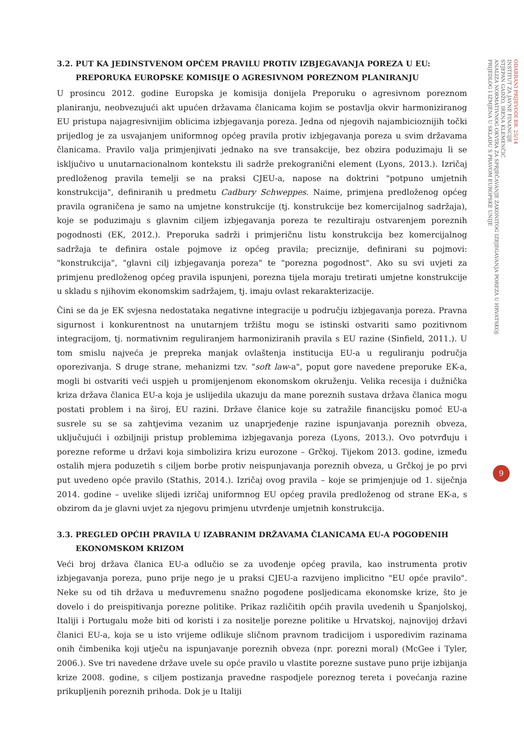3.2. PUT KA JEDINSTVENOM OPĆEM PRAVILU PROTIV IZBJEGAVANJA POREZA U EU:
PREPORUKA EUROPSKE KOMISIJE O AGRESIVNOM POREZNOM PLANIRANJU
U prosincu 2012. godine Europska je komisija donijela Preporuku o agresivnom poreznom planiranju, neobvezujući akt upućen državama članicama kojim se postavlja okvir harmoniziranog EU pristupa najagresivnijim oblicima izbjegavanja poreza. Jedna od njegovih najambicioznijih točki prijedlog je za usvajanjem uniformnog općeg pravila protiv izbjegavanja poreza u svim državama članicama. Pravilo valja primjenjivati jednako na sve transakcije, bez obzira poduzimaju li se isključivo u unutarnacionalnom kontekstu ili sadrže prekogranični element (Lyons, 2013.). Izričaj predloženog pravila temelji se na praksi CJEU-a, napose na doktrini "potpuno umjetnih konstrukcija", definiranih u predmetu Cadbury Schweppes. Naime, primjena predloženog općeg pravila ograničena je samo na umjetne konstrukcije (tj. konstrukcije bez komercijalnog sadržaja), koje se poduzimaju s glavnim ciljem izbjegavanja poreza te rezultiraju ostvarenjem poreznih pogodnosti (EK, 2012.). Preporuka sadrži i primjeričnu listu konstrukcija bez komercijalnog sadržaja te definira ostale pojmove iz općeg pravila; preciznije, definirani su pojmovi: "konstrukcija", "glavni cilj izbjegavanja poreza" te "porezna pogodnost". Ako su svi uvjeti za primjenu predloženog općeg pravila ispunjeni, porezna tijela moraju tretirati umjetne konstrukcije u skladu s njihovim ekonomskim sadržajem, tj. imaju ovlast rekarakterizacije.
Čini se da je EK svjesna nedostataka negativne integracije u području izbjegavanja poreza. Pravna sigurnost i konkurentnost na unutarnjem tržištu mogu se istinski ostvariti samo pozitivnom integracijom, tj. normativnim reguliranjem harmoniziranih pravila s EU razine (Sinfield, 2011.). U tom smislu najveća je prepreka manjak ovlaštenja institucija EU-a u reguliranju područja oporezivanja. S druge strane, mehanizmi tzv. "soft law-a", poput gore navedene preporuke EK-a, mogli bi ostvariti veći uspjeh u promijenjenom ekonomskom okruženju. Velika recesija i dužnička kriza država članica EU-a koja je uslijedila ukazuju da mane poreznih sustava država članica mogu postati problem i na široj, EU razini. Države članice koje su zatražile financijsku pomoć EU-a susrele su se sa zahtjevima vezanim uz unaprjeđenje razine ispunjavanja poreznih obveza, uključujući i ozbiljniji pristup problemima izbjegavanja poreza (Lyons, 2013.). Ovo potvrđuju i porezne reforme u državi koja simbolizira krizu eurozone – Grčkoj. Tijekom 2013. godine, između ostalih mjera poduzetih s ciljem borbe protiv neispunjavanja poreznih obveza, u Grčkoj je po prvi put uvedeno opće pravilo (Stathis, 2014.). Izričaj ovog pravila – koje se primjenjuje od 1. siječnja 2014. godine – uvelike slijedi izričaj uniformnog EU općeg pravila predloženog od strane EK-a, s obzirom da je glavni uvjet za njegovu primjenu utvrđenje umjetnih konstrukcija.
3.3. PREGLED OPĆIH PRAVILA U IZABRANIM DRŽAVAMA ČLANICAMA EU-A POGOĐENIH
EKONOMSKOM KRIZOM
Veći broj država članica EU-a odlučio se za uvođenje općeg pravila, kao instrumenta protiv izbjegavanja poreza, puno prije nego je u praksi CJEU-a razvijeno implicitno "EU opće pravilo". Neke su od tih država u međuvremenu snažno pogođene posljedicama ekonomske krize, što je dovelo i do preispitivanja porezne politike. Prikaz različitih općih pravila uvedenih u Španjolskoj, Italiji i Portugalu može biti od koristi i za nositelje porezne politike u Hrvatskoj, najnovijoj državi članici EU-a, koja se u isto vrijeme odlikuje sličnom pravnom tradicijom i usporedivim razinama onih čimbenika koji utječu na ispunjavanje poreznih obveza (npr. porezni moral) (McGee i Tyler, 2006.). Sve tri navedene države uvele su opće pravilo u vlastite porezne sustave puno prije izbijanja krize 2008. godine, s ciljem postizanja pravedne raspodjele poreznog tereta i povećanja razine prikupljenih poreznih prihoda. Dok je u Italiji
ODABRANI PRIJEVODI BR. 25/14
INSTITUT ZA JAVNE FINANCIJE
STJEPAN GADŽO, IRENA KLEMENČIĆ
ANALIZA NORMATIVNOG OKVIRA ZA SPRJEČAVANJE ZAKONITOG IZBJEGAVANJA POREZA U HRVATSKOJ:
PRIJEDLOG I IZMJENA U SKLADU S PRAVOM EUROPSKE UNIJE
9